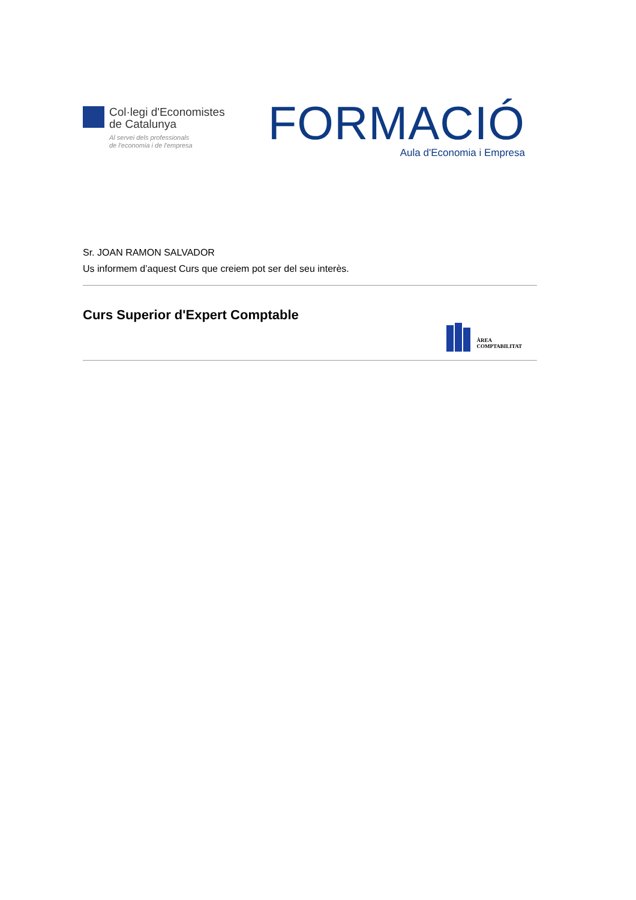Col·legi d'Economistes
de Catalunya
Al servei dels professionals
de l'economia i de l'empresa
FORMACIÓ
Aula d'Economia i Empresa
Sr. JOAN RAMON SALVADOR
Us informem d’aquest Curs que creiem pot ser del seu interès.
Curs Superior d'Expert Comptable
ÀREA
COMPTABILITAT